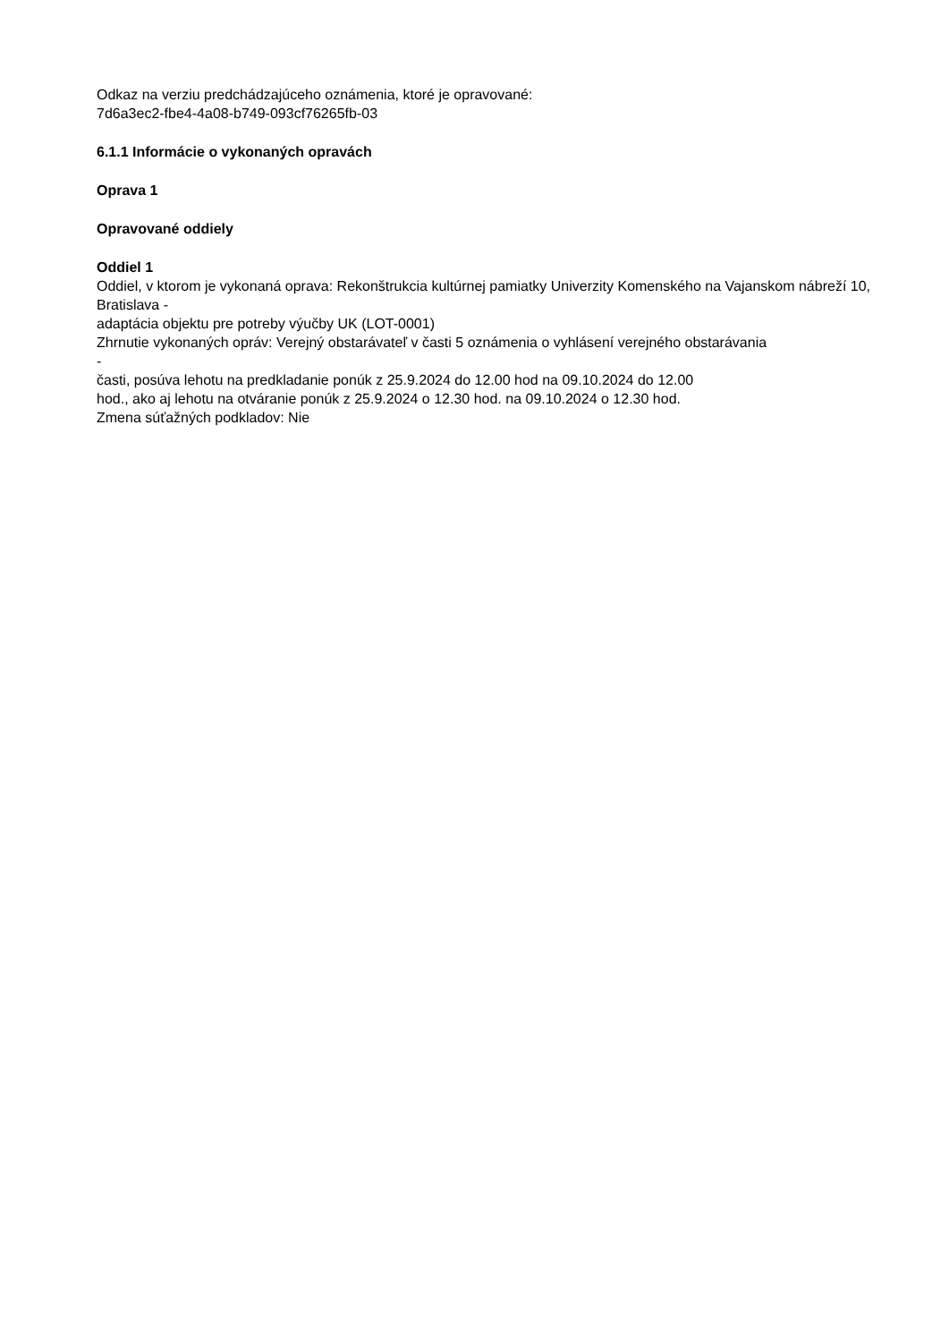Odkaz na verziu predchádzajúceho oznámenia, ktoré je opravované:
7d6a3ec2-fbe4-4a08-b749-093cf76265fb-03
6.1.1 Informácie o vykonaných opravách
Oprava 1
Opravované oddiely
Oddiel 1
Oddiel, v ktorom je vykonaná oprava: Rekonštrukcia kultúrnej pamiatky Univerzity Komenského na Vajanskom nábreží 10, Bratislava -
adaptácia objektu pre potreby výučby UK (LOT-0001)
Zhrnutie vykonaných opráv: Verejný obstarávateľ v časti 5 oznámenia o vyhlásení verejného obstarávania
-
časti, posúva lehotu na predkladanie ponúk z 25.9.2024 do 12.00 hod na 09.10.2024 do 12.00
hod., ako aj lehotu na otváranie ponúk z 25.9.2024 o 12.30 hod. na 09.10.2024 o 12.30 hod.
Zmena súťažných podkladov: Nie